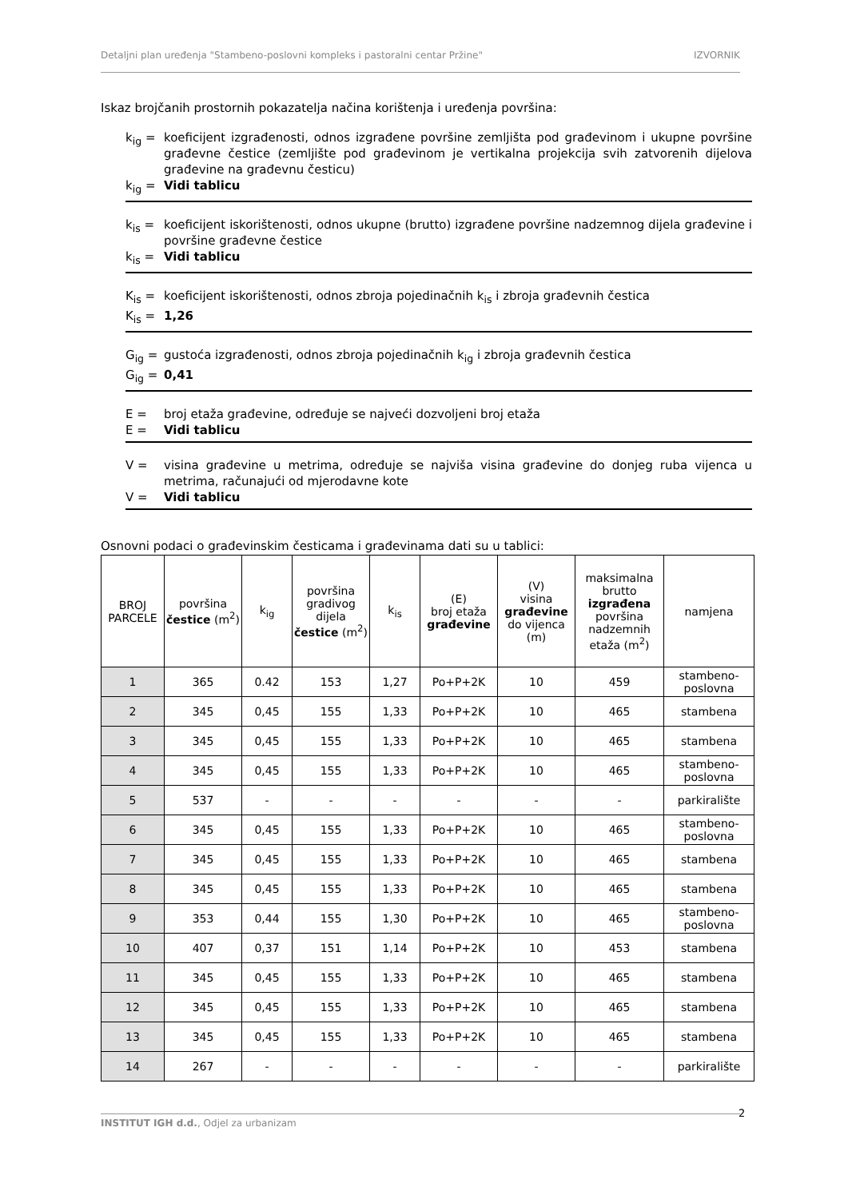Detaljni plan uređenja "Stambeno-poslovni kompleks i pastoralni centar Pržine" IZVORNIK
Iskaz brojčanih prostornih pokazatelja načina korištenja i uređenja površina:
k<sub>ig</sub> = koeficijent izgrađenosti, odnos izgrađene površine zemljišta pod građevinom i ukupne površine građevne čestice (zemljište pod građevinom je vertikalna projekcija svih zatvorenih dijelova građevine na građevnu česticu)
k<sub>ig</sub> = Vidi tablicu
k<sub>is</sub> = koeficijent iskorištenosti, odnos ukupne (brutto) izgrađene površine nadzemnog dijela građevine i površine građevne čestice
k<sub>is</sub> = Vidi tablicu
K<sub>is</sub> = koeficijent iskorištenosti, odnos zbroja pojedinačnih k<sub>is</sub> i zbroja građevnih čestica
K<sub>is</sub> = 1,26
G<sub>ig</sub> = gustoća izgrađenosti, odnos zbroja pojedinačnih k<sub>ig</sub> i zbroja građevnih čestica
G<sub>ig</sub> = 0,41
E = broj etaža građevine, određuje se najveći dozvoljeni broj etaža
E = Vidi tablicu
V = visina građevine u metrima, određuje se najviša visina građevine do donjeg ruba vijenca u metrima, računajući od mjerodavne kote
V = Vidi tablicu
Osnovni podaci o građevinskim česticama i građevinama dati su u tablici:
| BROJ PARCELE | površina čestice (m<sup>2</sup>) | k<sub>ig</sub> | površina gradivog dijela čestice (m<sup>2</sup>) | k<sub>is</sub> | (E) broj etaža građevine | (V) visina građevine do vijenca (m) | maksimalna brutto izgrađena površina nadzemnih etaža (m<sup>2</sup>) | namjena |
| --- | --- | --- | --- | --- | --- | --- | --- | --- |
| 1 | 365 | 0.42 | 153 | 1,27 | Po+P+2K | 10 | 459 | stambeno-poslovna |
| 2 | 345 | 0,45 | 155 | 1,33 | Po+P+2K | 10 | 465 | stambena |
| 3 | 345 | 0,45 | 155 | 1,33 | Po+P+2K | 10 | 465 | stambena |
| 4 | 345 | 0,45 | 155 | 1,33 | Po+P+2K | 10 | 465 | stambeno-poslovna |
| 5 | 537 | - | - | - | - | - | - | parkiralište |
| 6 | 345 | 0,45 | 155 | 1,33 | Po+P+2K | 10 | 465 | stambeno-poslovna |
| 7 | 345 | 0,45 | 155 | 1,33 | Po+P+2K | 10 | 465 | stambena |
| 8 | 345 | 0,45 | 155 | 1,33 | Po+P+2K | 10 | 465 | stambena |
| 9 | 353 | 0,44 | 155 | 1,30 | Po+P+2K | 10 | 465 | stambeno-poslovna |
| 10 | 407 | 0,37 | 151 | 1,14 | Po+P+2K | 10 | 453 | stambena |
| 11 | 345 | 0,45 | 155 | 1,33 | Po+P+2K | 10 | 465 | stambena |
| 12 | 345 | 0,45 | 155 | 1,33 | Po+P+2K | 10 | 465 | stambena |
| 13 | 345 | 0,45 | 155 | 1,33 | Po+P+2K | 10 | 465 | stambena |
| 14 | 267 | - | - | - | - | - | - | parkiralište |
2
INSTITUT IGH d.d., Odjel za urbanizam